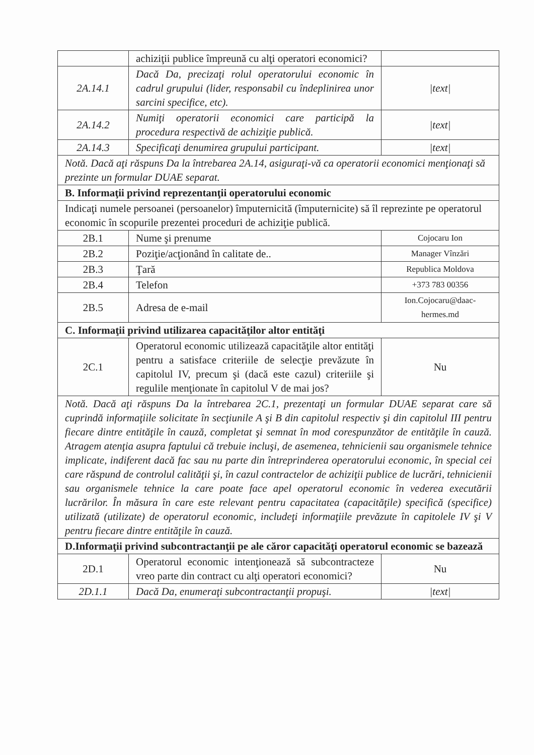| | achiziţii publice împreună cu alţi operatori economici? | |
| 2A.14.1 | Dacă Da, precizaţi rolul operatorului economic în cadrul grupului (lider, responsabil cu îndeplinirea unor sarcini specifice, etc). | /text/ |
| 2A.14.2 | Numiţi operatorii economici care participă la procedura respectivă de achiziţie publică. | /text/ |
| 2A.14.3 | Specificaţi denumirea grupului participant. | /text/ |
| Notă. Dacă aţi răspuns Da la întrebarea 2A.14, asiguraţi-vă ca operatorii economici menţionaţi să prezinte un formular DUAE separat. | | |
| B. Informaţii privind reprezentanţii operatorului economic | | |
| Indicaţi numele persoanei (persoanelor) împuternicită (împuternicite) să îl reprezinte pe operatorul economic în scopurile prezentei proceduri de achiziţie publică. | | |
| 2B.1 | Nume şi prenume | Cojocaru Ion |
| 2B.2 | Poziţie/acţionând în calitate de.. | Manager Vînzări |
| 2B.3 | Ţară | Republica Moldova |
| 2B.4 | Telefon | +373 783 00356 |
| 2B.5 | Adresa de e-mail | Ion.Cojocaru@daac-hermes.md |
| C. Informaţii privind utilizarea capacităţilor altor entităţi | | |
| 2C.1 | Operatorul economic utilizează capacităţile altor entităţi pentru a satisface criteriile de selecţie prevăzute în capitolul IV, precum şi (dacă este cazul) criteriile şi regulile menţionate în capitolul V de mai jos? | Nu |
| Notă. Dacă aţi răspuns Da la întrebarea 2C.1, prezentaţi un formular DUAE separat care să cuprindă informaţiile solicitate în secţiunile A şi B din capitolul respectiv şi din capitolul III pentru fiecare dintre entităţile în cauză, completat şi semnat în mod corespunzător de entităţile în cauză. Atragem atenţia asupra faptului că trebuie incluşi, de asemenea, tehnicienii sau organismele tehnice implicate, indiferent dacă fac sau nu parte din întreprinderea operatorului economic, în special cei care răspund de controlul calităţii şi, în cazul contractelor de achiziţii publice de lucrări, tehnicienii sau organismele tehnice la care poate face apel operatorul economic în vederea executării lucrărilor. În măsura în care este relevant pentru capacitatea (capacităţile) specifică (specifice) utilizată (utilizate) de operatorul economic, includeţi informaţiile prevăzute în capitolele IV şi V pentru fiecare dintre entităţile în cauză. | | |
| D.Informaţii privind subcontractanţii pe ale căror capacităţi operatorul economic se bazează | | |
| 2D.1 | Operatorul economic intenţionează să subcontracteze vreo parte din contract cu alţi operatori economici? | Nu |
| 2D.1.1 | Dacă Da, enumeraţi subcontractanţii propuşi. | /text/ |